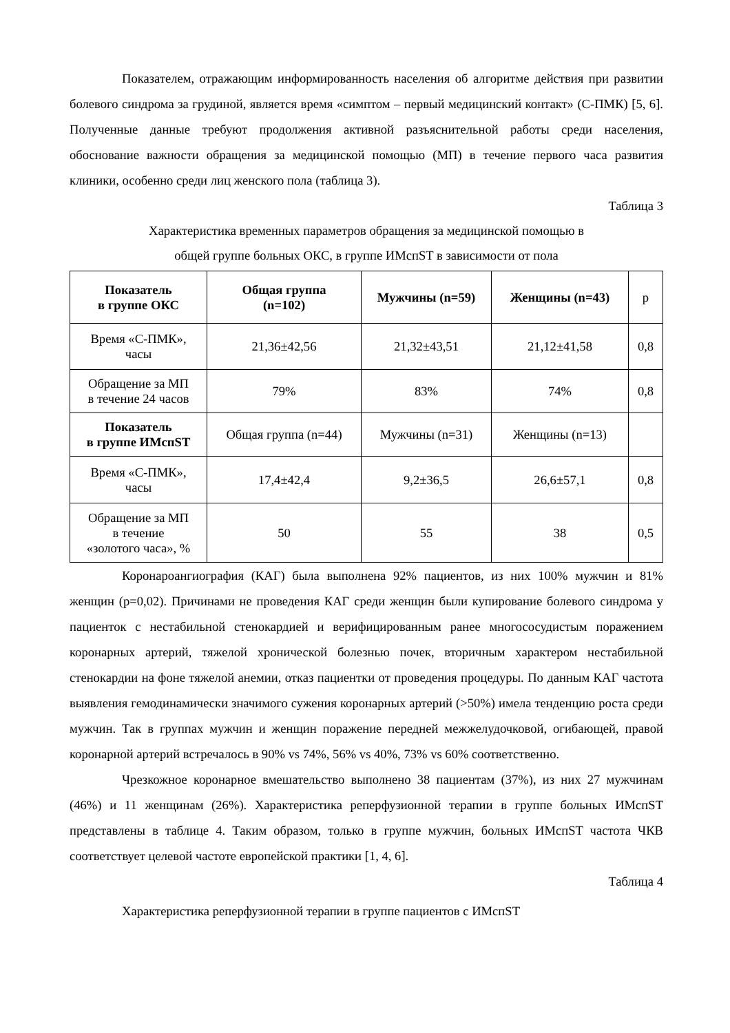Показателем, отражающим информированность населения об алгоритме действия при развитии болевого синдрома за грудиной, является время «симптом – первый медицинский контакт» (С-ПМК) [5, 6]. Полученные данные требуют продолжения активной разъяснительной работы среди населения, обоснование важности обращения за медицинской помощью (МП) в течение первого часа развития клиники, особенно среди лиц женского пола (таблица 3).
Таблица 3
Характеристика временных параметров обращения за медицинской помощью в
общей группе больных ОКС, в группе ИМспST в зависимости от пола
| Показатель в группе ОКС | Общая группа (n=102) | Мужчины (n=59) | Женщины (n=43) | p |
| Время «С-ПМК», часы | 21,36±42,56 | 21,32±43,51 | 21,12±41,58 | 0,8 |
| Обращение за МП в течение 24 часов | 79% | 83% | 74% | 0,8 |
| Показатель в группе ИМспST | Общая группа (n=44) | Мужчины (n=31) | Женщины (n=13) | |
| Время «С-ПМК», часы | 17,4±42,4 | 9,2±36,5 | 26,6±57,1 | 0,8 |
| Обращение за МП в течение «золотого часа», % | 50 | 55 | 38 | 0,5 |
Коронароангиография (КАГ) была выполнена 92% пациентов, из них 100% мужчин и 81% женщин (p=0,02). Причинами не проведения КАГ среди женщин были купирование болевого синдрома у пациенток с нестабильной стенокардией и верифицированным ранее многососудистым поражением коронарных артерий, тяжелой хронической болезнью почек, вторичным характером нестабильной стенокардии на фоне тяжелой анемии, отказ пациентки от проведения процедуры. По данным КАГ частота выявления гемодинамически значимого сужения коронарных артерий (>50%) имела тенденцию роста среди мужчин. Так в группах мужчин и женщин поражение передней межжелудочковой, огибающей, правой коронарной артерий встречалось в 90% vs 74%, 56% vs 40%, 73% vs 60% соответственно.
Чрезкожное коронарное вмешательство выполнено 38 пациентам (37%), из них 27 мужчинам (46%) и 11 женщинам (26%). Характеристика реперфузионной терапии в группе больных ИМспST представлены в таблице 4. Таким образом, только в группе мужчин, больных ИМспST частота ЧКВ соответствует целевой частоте европейской практики [1, 4, 6].
Таблица 4
Характеристика реперфузионной терапии в группе пациентов с ИМспST